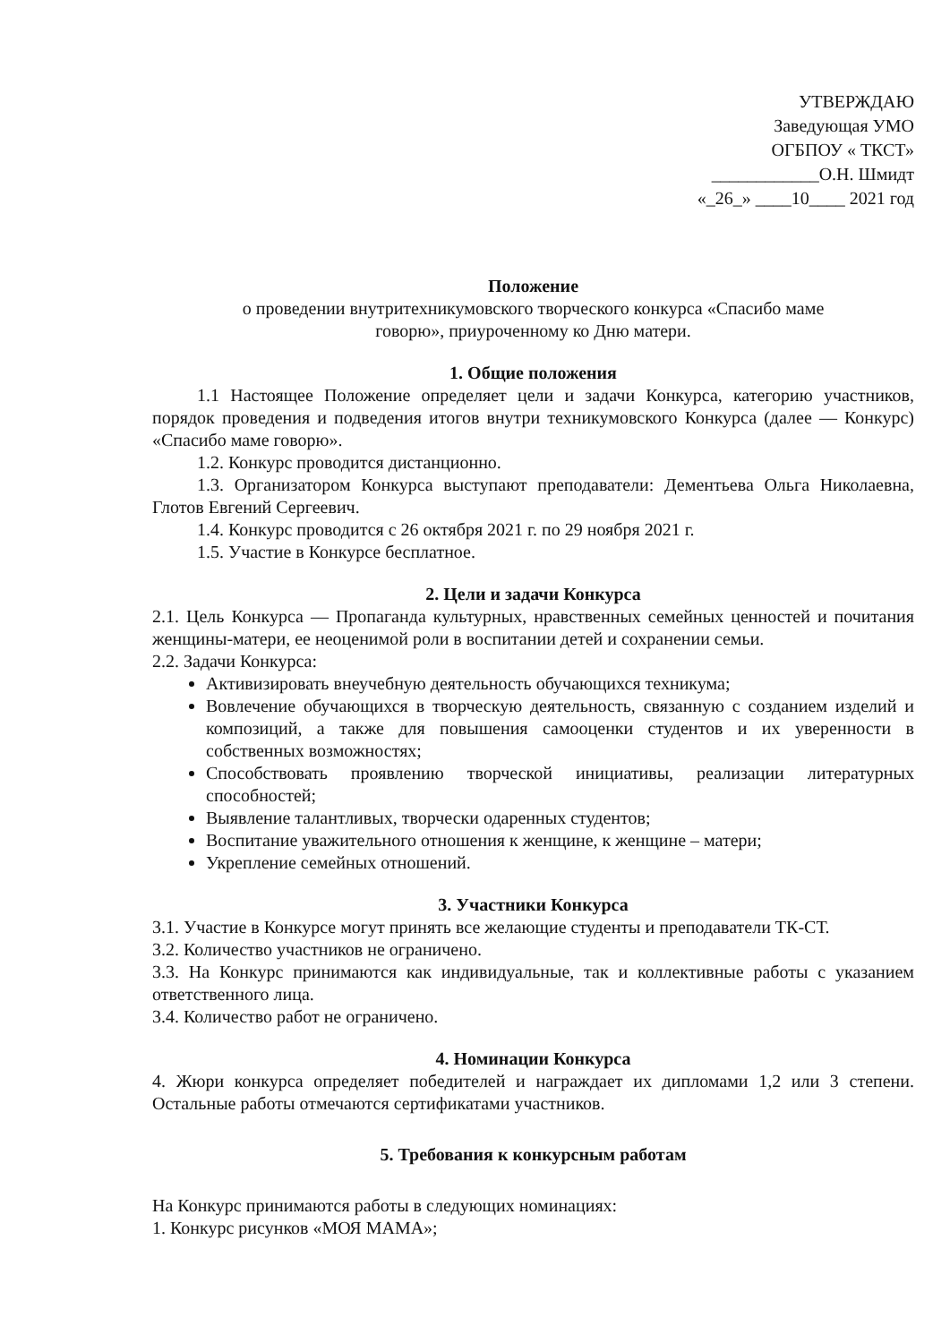УТВЕРЖДАЮ
Заведующая УМО
ОГБПОУ « ТКСТ»
____________О.Н. Шмидт
«_26_» ____10____ 2021 год
Положение
о проведении внутритехникумовского творческого конкурса «Спасибо маме
говорю», приуроченному ко Дню матери.
1. Общие положения
1.1 Настоящее Положение определяет цели и задачи Конкурса, категорию участников, порядок проведения и подведения итогов внутри техникумовского Конкурса (далее — Конкурс) «Спасибо маме говорю».
1.2. Конкурс проводится дистанционно.
1.3. Организатором Конкурса выступают преподаватели: Дементьева Ольга Николаевна, Глотов Евгений Сергеевич.
1.4. Конкурс проводится с 26 октября 2021 г. по 29 ноября 2021 г.
1.5. Участие в Конкурсе бесплатное.
2. Цели и задачи Конкурса
2.1. Цель Конкурса — Пропаганда культурных, нравственных семейных ценностей и почитания женщины-матери, ее неоценимой роли в воспитании детей и сохранении семьи.
2.2. Задачи Конкурса:
Активизировать внеучебную деятельность обучающихся техникума;
Вовлечение обучающихся в творческую деятельность, связанную с созданием изделий и композиций, а также для повышения самооценки студентов и их уверенности в собственных возможностях;
Способствовать проявлению творческой инициативы, реализации литературных способностей;
Выявление талантливых, творчески одаренных студентов;
Воспитание уважительного отношения к женщине, к женщине – матери;
Укрепление семейных отношений.
3. Участники Конкурса
3.1. Участие в Конкурсе могут принять все желающие студенты и преподаватели ТК-СТ.
3.2. Количество участников не ограничено.
3.3. На Конкурс принимаются как индивидуальные, так и коллективные работы с указанием ответственного лица.
3.4. Количество работ не ограничено.
4. Номинации Конкурса
4. Жюри конкурса определяет победителей и награждает их дипломами 1,2 или 3 степени. Остальные работы отмечаются сертификатами участников.
5. Требования к конкурсным работам
На Конкурс принимаются работы в следующих номинациях:
1. Конкурс рисунков «МОЯ МАМА»;